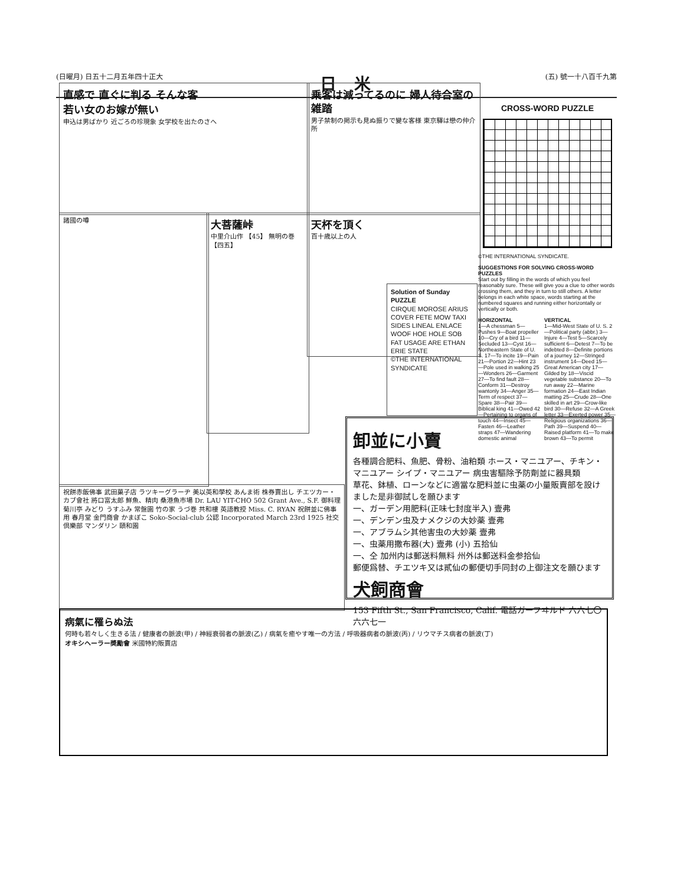(日曜月) 日五十二月五年四十正大 日米 (五) 號一十八百千九第
乗客は減ってるのに 婦人待合室の雑踏
男子禁制の掲示も見ぬ振りで變な客様 東京驛は戀の仲介所
直感で 直ぐに判る そんな客
若い女のお嫁が無い
申込は男ばかり 近ごろの珍現象 女学校を出たのさへ
天杯を頂く
百十歳以上の人
大菩薩峠
中里介山作 【45】 無明の巻 【四五】
諸國の噂
Solution of Sunday PUZZLE
CIRQUE MOROSE ARIUS COVER FETE MOW TAXI SIDES LINEAL ENLACE WOOF HOE HOLE SOB FAT USAGE ARE ETHAN ERIE STATE
©THE INTERNATIONAL SYNDICATE
CROSS-WORD PUZZLE
©THE INTERNATIONAL SYNDICATE.
SUGGESTIONS FOR SOLVING CROSS-WORD PUZZLES
Start out by filling in the words of which you feel reasonably sure. These will give you a clue to other words crossing them, and they in turn to still others. A letter belongs in each white space, words starting at the numbered squares and running either horizontally or vertically or both.
HORIZONTAL
1—A chessman 5—Pushes 9—Boat propeller 10—Cry of a bird 11—Secluded 13—Cyst 16—Northeastern State of U. S. 17—To incite 19—Pain 21—Portion 22—Hint 23—Pole used in walking 25—Wonders 26—Garment 27—To find fault 28—Conform 31—Destroy wantonly 34—Anger 35—Term of respect 37—Spare 38—Pair 39—Biblical king 41—Owed 42—Pertaining to organs of touch 44—Insect 45—Fasten 46—Leather straps 47—Wandering domestic animal
VERTICAL
1—Mid-West State of U. S. 2—Political party (abbr.) 3—Injure 4—Test 5—Scarcely sufficient 6—Detest 7—To be indebted 8—Definite portions of a journey 12—Stringed instrument 14—Deed 15—Great American city 17—Gilded by 18—Viscid vegetable substance 20—To run away 22—Marine formation 24—East Indian matting 25—Crude 28—One skilled in art 29—Crow-like bird 30—Refuse 32—A Greek letter 33—Exerted power 35—Religious organizations 36—Path 39—Suspend 40—Raised platform 41—To make brown 43—To permit
卸並に小賣
各種調合肥料、魚肥、骨粉、油粕類 ホース・マニユアー、チキン・マニユアー シイプ・マニユアー 病虫害驅除予防劑並に器具類
草花、鉢植、ローンなどに適當な肥料並に虫薬の小量販賣部を設けました是非御試しを願ひます
一、ガーデン用肥料(正味七封度半入) 壹弗
一、デンデン虫及ナメクジの大妙薬 壹弗
一、アブラムシ其他害虫の大妙薬 壹弗
一、虫薬用撒布器(大) 壹弗 (小) 五拾仙
一、仝 加州内は郵送料無料 州外は郵送料金参拾仙
郵便爲替、チエツキ又は貳仙の郵便切手同封の上御注文を願ひます
犬飼商會
153 Fifth St., San Francisco, Calif. 電話ガーフヰルド 六六七〇 六六七一
祝餅赤飯佛事 武田菓子店 ラツキーグラーヂ 美以英和學校 あんま術 株券賣出し チエツカー・カブ會社 將口富太郎 鮮魚、精肉 桑港魚市場 Dr. LAU YIT-CHO 502 Grant Ave., S.F. 御料理 菊川亭 みどり うすふみ 常盤園 竹の家 うづ巻 共和樓 英語教授 Miss. C. RYAN 祝餅並に佛事用 春月堂 金門商會 かまぼこ Soko-Social-club 公認 Incorporated March 23rd 1925 社交倶樂部 マンダリン 頤和園
病氣に罹らぬ法
何時も若々しく生きる法 / 健康者の脈波(甲) / 神經衰弱者の脈波(乙) / 病氣を癒やす唯一の方法 / 呼吸器病者の脈波(丙) / リウマチス病者の脈波(丁)
オキシヘーラー奬勵會 米國特約販賣店